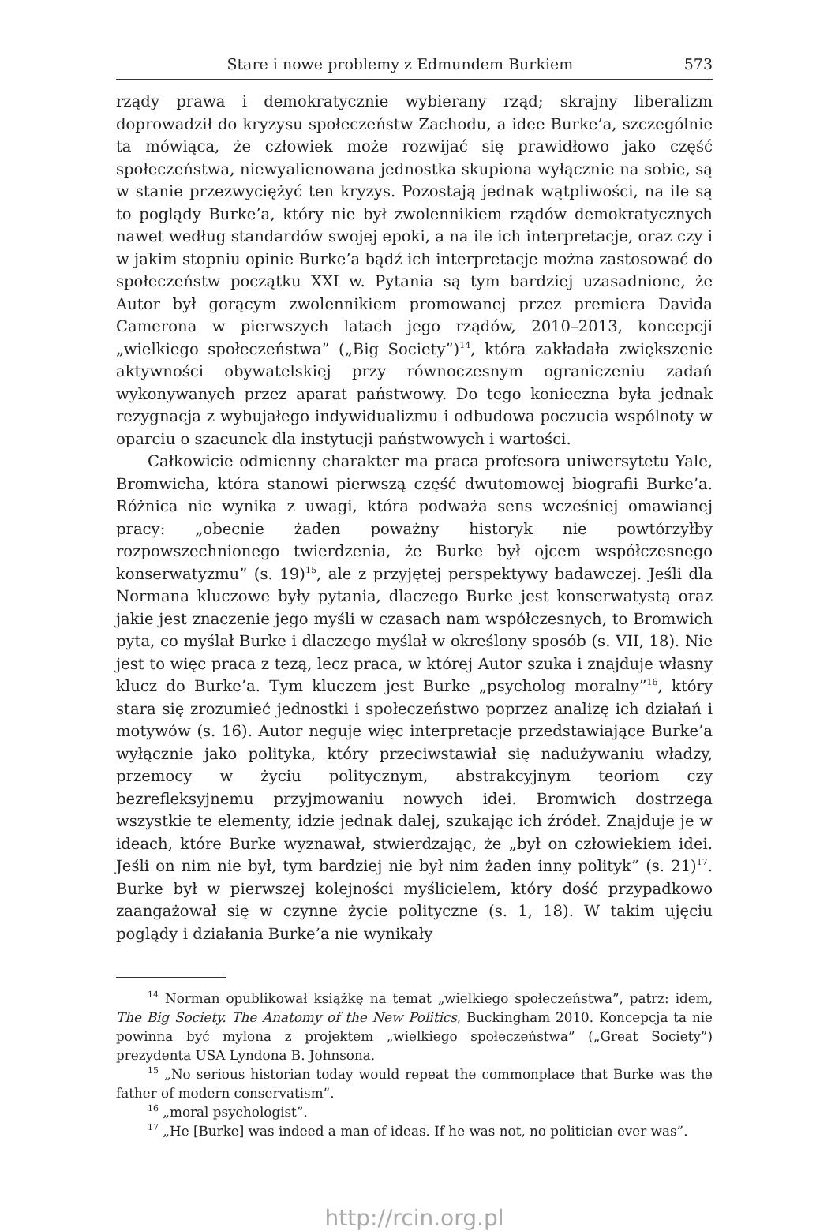Stare i nowe problemy z Edmundem Burkiem 573
rządy prawa i demokratycznie wybierany rząd; skrajny liberalizm doprowadził do kryzysu społeczeństw Zachodu, a idee Burke’a, szczególnie ta mówiąca, że człowiek może rozwijać się prawidłowo jako część społeczeństwa, niewyalienowana jednostka skupiona wyłącznie na sobie, są w stanie przezwyciężyć ten kryzys. Pozostają jednak wątpliwości, na ile są to poglądy Burke’a, który nie był zwolennikiem rządów demokratycznych nawet według standardów swojej epoki, a na ile ich interpretacje, oraz czy i w jakim stopniu opinie Burke’a bądź ich interpretacje można zastosować do społeczeństw początku XXI w. Pytania są tym bardziej uzasadnione, że Autor był gorącym zwolennikiem promowanej przez premiera Davida Camerona w pierwszych latach jego rządów, 2010–2013, koncepcji „wielkiego społeczeństwa” („Big Society”)<sup>14</sup>, która zakładała zwiększenie aktywności obywatelskiej przy równoczesnym ograniczeniu zadań wykonywanych przez aparat państwowy. Do tego konieczna była jednak rezygnacja z wybujałego indywidualizmu i odbudowa poczucia wspólnoty w oparciu o szacunek dla instytucji państwowych i wartości.
Całkowicie odmienny charakter ma praca profesora uniwersytetu Yale, Bromwicha, która stanowi pierwszą część dwutomowej biografii Burke’a. Różnica nie wynika z uwagi, która podważa sens wcześniej omawianej pracy: „obecnie żaden poważny historyk nie powtórzyłby rozpowszechnionego twierdzenia, że Burke był ojcem współczesnego konserwatyzmu” (s. 19)<sup>15</sup>, ale z przyjętej perspektywy badawczej. Jeśli dla Normana kluczowe były pytania, dlaczego Burke jest konserwatystą oraz jakie jest znaczenie jego myśli w czasach nam współczesnych, to Bromwich pyta, co myślał Burke i dlaczego myślał w określony sposób (s. VII, 18). Nie jest to więc praca z tezą, lecz praca, w której Autor szuka i znajduje własny klucz do Burke’a. Tym kluczem jest Burke „psycholog moralny”<sup>16</sup>, który stara się zrozumieć jednostki i społeczeństwo poprzez analizę ich działań i motywów (s. 16). Autor neguje więc interpretacje przedstawiające Burke’a wyłącznie jako polityka, który przeciwstawiał się nadużywaniu władzy, przemocy w życiu politycznym, abstrakcyjnym teoriom czy bezrefleksyjnemu przyjmowaniu nowych idei. Bromwich dostrzega wszystkie te elementy, idzie jednak dalej, szukając ich źródeł. Znajduje je w ideach, które Burke wyznawał, stwierdzając, że „był on człowiekiem idei. Jeśli on nim nie był, tym bardziej nie był nim żaden inny polityk” (s. 21)<sup>17</sup>. Burke był w pierwszej kolejności myślicielem, który dość przypadkowo zaangażował się w czynne życie polityczne (s. 1, 18). W takim ujęciu poglądy i działania Burke’a nie wynikały
<sup>14</sup> Norman opublikował książkę na temat „wielkiego społeczeństwa”, patrz: idem, The Big Society. The Anatomy of the New Politics, Buckingham 2010. Koncepcja ta nie powinna być mylona z projektem „wielkiego społeczeństwa” („Great Society”) prezydenta USA Lyndona B. Johnsona.
<sup>15</sup> „No serious historian today would repeat the commonplace that Burke was the father of modern conservatism”.
<sup>16</sup> „moral psychologist”.
<sup>17</sup> „He [Burke] was indeed a man of ideas. If he was not, no politician ever was”.
http://rcin.org.pl